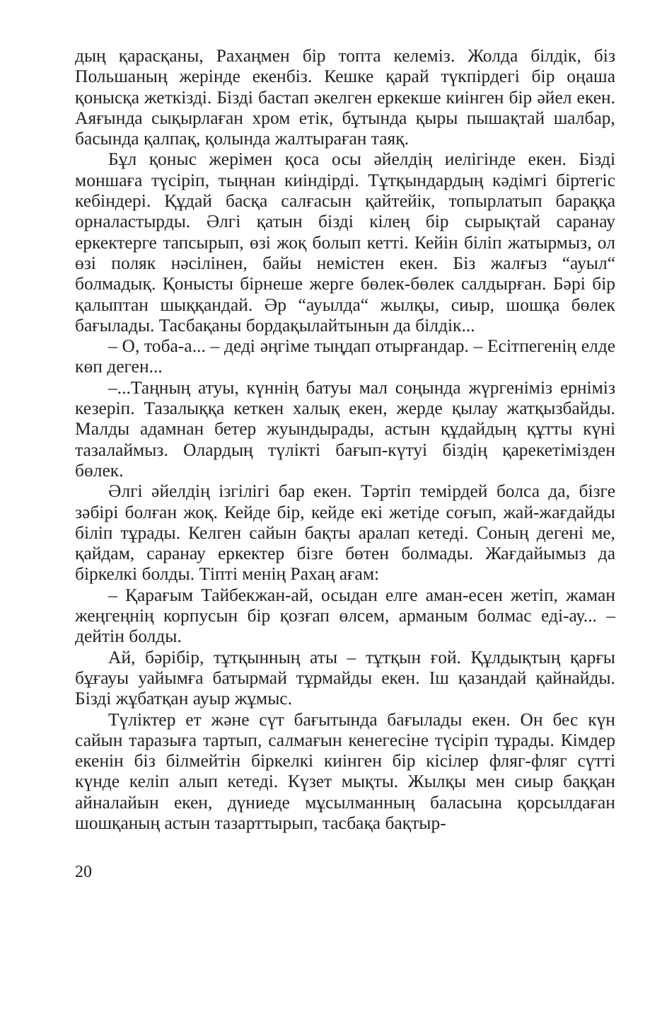дың қарасқаны, Рахаңмен бір топта келеміз. Жолда білдік, біз Польшаның жерінде екенбіз. Кешке қарай түкпірдегі бір оңаша қонысқа жеткізді. Бізді бастап әкелген еркекше киінген бір әйел екен. Аяғында сықырлаған хром етік, бұтында қыры пышақтай шалбар, басында қалпақ, қолында жалтыраған таяқ.
Бұл қоныс жерімен қоса осы әйелдің иелігінде екен. Бізді моншаға түсіріп, тыңнан киіндірді. Тұтқындардың кәдімгі біртегіс кебіндері. Құдай басқа салғасын қайтейік, топырлатып бараққа орналастырды. Әлгі қатын бізді кілең бір сырықтай саранау еркектерге тапсырып, өзі жоқ болып кетті. Кейін біліп жатырмыз, ол өзі поляк нәсілінен, байы немістен екен. Біз жалғыз “ауыл“ болмадық. Қонысты бірнеше жерге бөлек-бөлек салдырған. Бәрі бір қалыптан шыққандай. Әр “ауылда“ жылқы, сиыр, шошқа бөлек бағылады. Тасбақаны бордақылайтынын да білдік...
– О, тоба-а... – деді әңгіме тыңдап отырғандар. – Есітпегенің елде көп деген...
–...Таңның атуы, күннің батуы мал соңында жүргеніміз ерніміз кезеріп. Тазалыққа кеткен халық екен, жерде қылау жатқызбайды. Малды адамнан бетер жуындырады, астын құдайдың құтты күні тазалаймыз. Олардың түлікті бағып-күтуі біздің қарекетімізден бөлек.
Әлгі әйелдің ізгілігі бар екен. Тәртіп темірдей болса да, бізге зәбірі болған жоқ. Кейде бір, кейде екі жетіде соғып, жай-жағдайды біліп тұрады. Келген сайын бақты аралап кетеді. Соның дегені ме, қайдам, саранау еркектер бізге бөтен болмады. Жағдайымыз да біркелкі болды. Тіпті менің Рахаң ағам:
– Қарағым Тайбекжан-ай, осыдан елге аман-есен жетіп, жаман жеңгеңнің корпусын бір қозғап өлсем, арманым болмас еді-ау... – дейтін болды.
Ай, бәрібір, тұтқынның аты – тұтқын ғой. Құлдықтың қарғы бұғауы уайымға батырмай тұрмайды екен. Іш қазандай қайнайды. Бізді жұбатқан ауыр жұмыс.
Түліктер ет және сүт бағытында бағылады екен. Он бес күн сайын таразыға тартып, салмағын кенегесіне түсіріп тұрады. Кімдер екенін біз білмейтін біркелкі киінген бір кісілер фляг-фляг сүтті күнде келіп алып кетеді. Күзет мықты. Жылқы мен сиыр баққан айналайын екен, дүниеде мұсылманның баласына қорсылдаған шошқаның астын тазарттырып, тасбақа бақтыр-
20